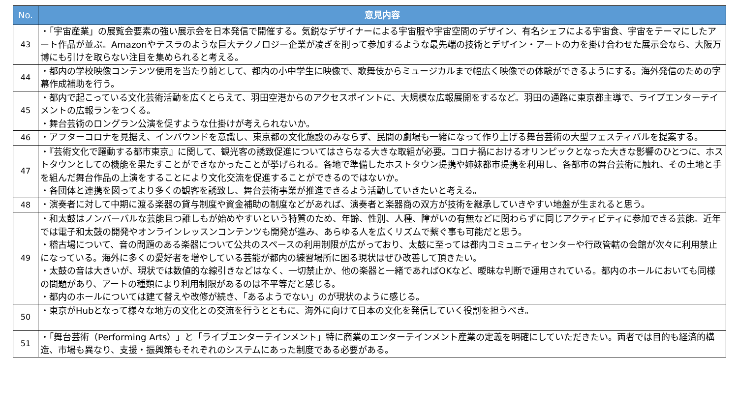| No. | 意見内容 |
| --- | --- |
| 43 | ・「宇宙産業」の展覧会要素の強い展示会を日本発信で開催する。気鋭なデザイナーによる宇宙服や宇宙空間のデザイン、有名シェフによる宇宙食、宇宙をテーマにしたアート作品が並ぶ。Amazonやテスラのような巨大テクノロジー企業が凌ぎを削って参加するような最先端の技術とデザイン・アートの力を掛け合わせた展示会なら、大阪万博にも引けを取らない注目を集められると考える。 |
| 44 | ・都内の学校映像コンテンツ使用を当たり前として、都内の小中学生に映像で、歌舞伎からミュージカルまで幅広く映像での体験ができるようにする。海外発信のための字幕作成補助を行う。 |
| 45 | ・都内で起こっている文化芸術活動を広くとらえて、羽田空港からのアクセスポイントに、大規模な広報展開をするなど。羽田の通路に東京都主導で、ライブエンターテイメントの広報ランをつくる。 ・舞台芸術のロングラン公演を促すような仕掛けが考えられないか。 |
| 46 | ・アフターコロナを見据え、インバウンドを意識し、東京都の文化施設のみならず、民間の劇場も一緒になって作り上げる舞台芸術の大型フェスティバルを提案する。 |
| 47 | ・『芸術文化で躍動する都市東京』に関して、観光客の誘致促進についてはさらなる大きな取組が必要。コロナ禍におけるオリンピックとなった大きな影響のひとつに、ホストタウンとしての機能を果たすことができなかったことが挙げられる。各地で準備したホストタウン提携や姉妹都市提携を利用し、各都市の舞台芸術に触れ、その土地と手を組んだ舞台作品の上演をすることにより文化交流を促進することができるのではないか。 ・各団体と連携を図ってより多くの観客を誘致し、舞台芸術事業が推進できるよう活動していきたいと考える。 |
| 48 | ・演奏者に対して中期に渡る楽器の貸与制度や資金補助の制度などがあれば、演奏者と楽器商の双方が技術を継承していきやすい地盤が生まれると思う。 |
| 49 | ・和太鼓はノンバーバルな芸能且つ誰しもが始めやすいという特質のため、年齢、性別、人種、障がいの有無などに関わらずに同じアクティビティに参加できる芸能。近年では電子和太鼓の開発やオンラインレッスンコンテンツも開発が進み、あらゆる人を広くリズムで繋ぐ事も可能だと思う。 ・稽古場について、音の問題のある楽器について公共のスペースの利用制限が広がっており、太鼓に至っては都内コミュニティセンターや行政管轄の会館が次々に利用禁止になっている。海外に多くの愛好者を増やしている芸能が都内の練習場所に困る現状はぜひ改善して頂きたい。 ・太鼓の音は大きいが、現状では数値的な線引きなどはなく、一切禁止か、他の楽器と一緒であればOKなど、曖昧な判断で運用されている。都内のホールにおいても同様の問題があり、アートの種類により利用制限があるのは不平等だと感じる。 ・都内のホールについては建て替えや改修が続き、「あるようでない」のが現状のように感じる。 |
| 50 | ・東京がHubとなって様々な地方の文化との交流を行うとともに、海外に向けて日本の文化を発信していく役割を担うべき。 |
| 51 | ・「舞台芸術（Performing Arts）」と「ライブエンターテインメント」特に商業のエンターテインメント産業の定義を明確にしていただきたい。両者では目的も経済的構造、市場も異なり、支援・振興策もそれぞれのシステムにあった制度である必要がある。 |